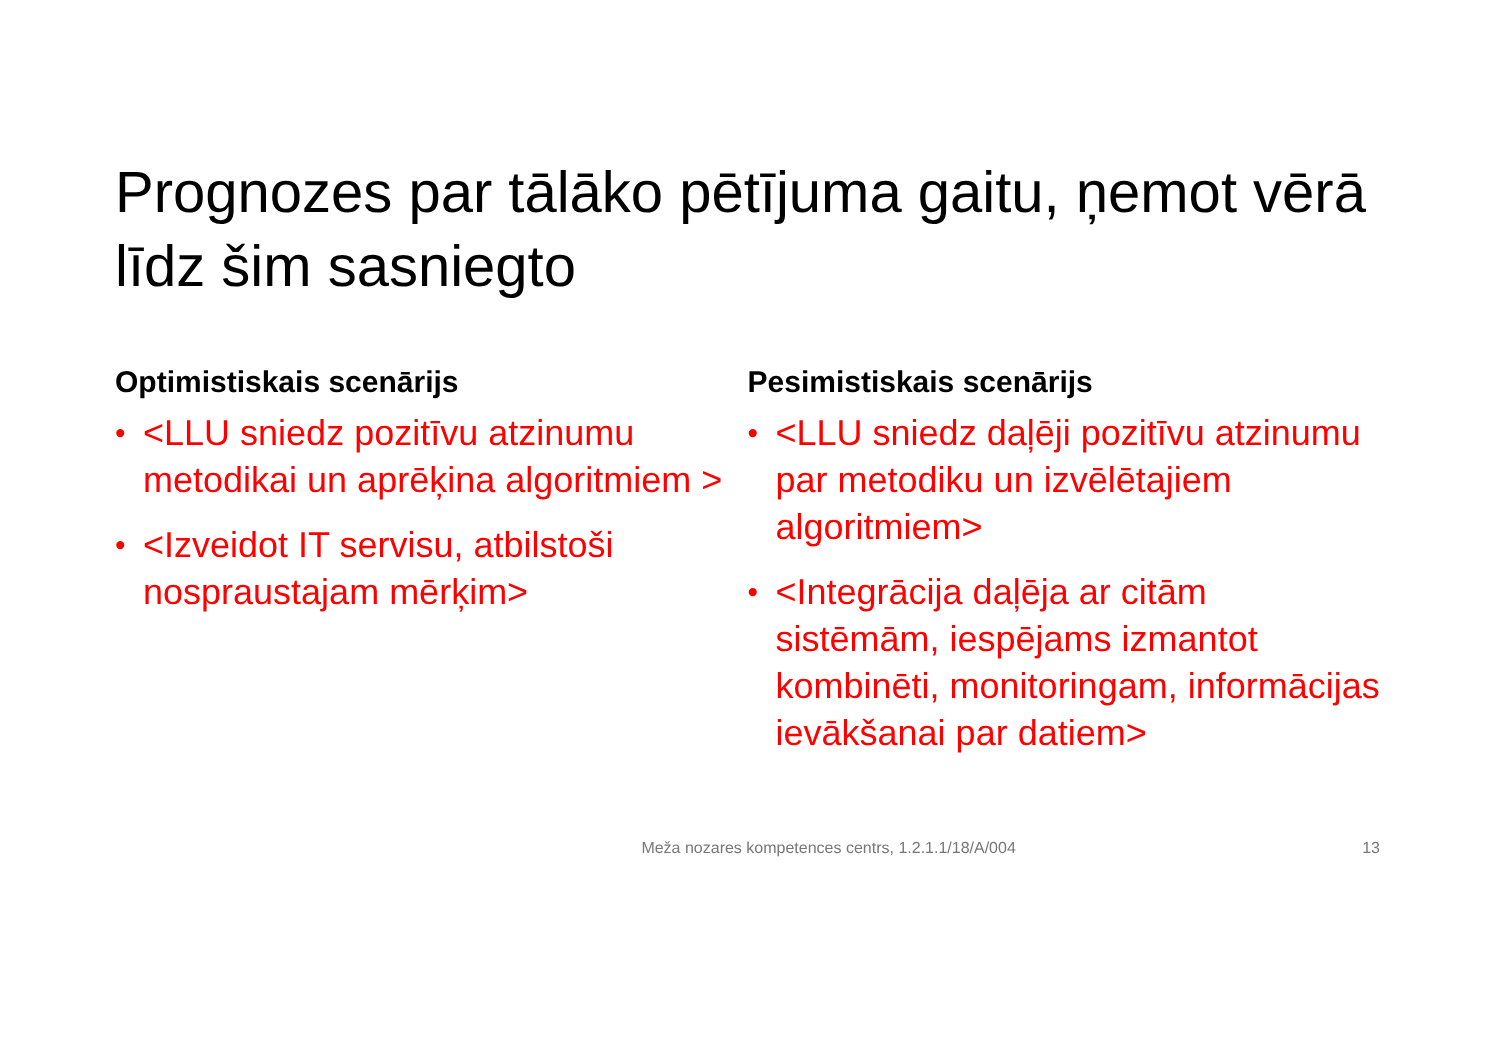Prognozes par tālāko pētījuma gaitu, ņemot vērā līdz šim sasniegto
Optimistiskais scenārijs
• <LLU sniedz pozitīvu atzinumu metodikai un aprēķina algoritmiem >
• <Izveidot IT servisu, atbilstoši nospraustajam mērķim>
Pesimistiskais scenārijs
• <LLU sniedz daļēji pozitīvu atzinumu par metodiku un izvēlētajiem algoritmiem>
• <Integrācija daļēja ar citām sistēmām, iespējams izmantot kombinēti, monitoringam, informācijas ievākšanai par datiem>
Meža nozares kompetences centrs, 1.2.1.1/18/A/004 13